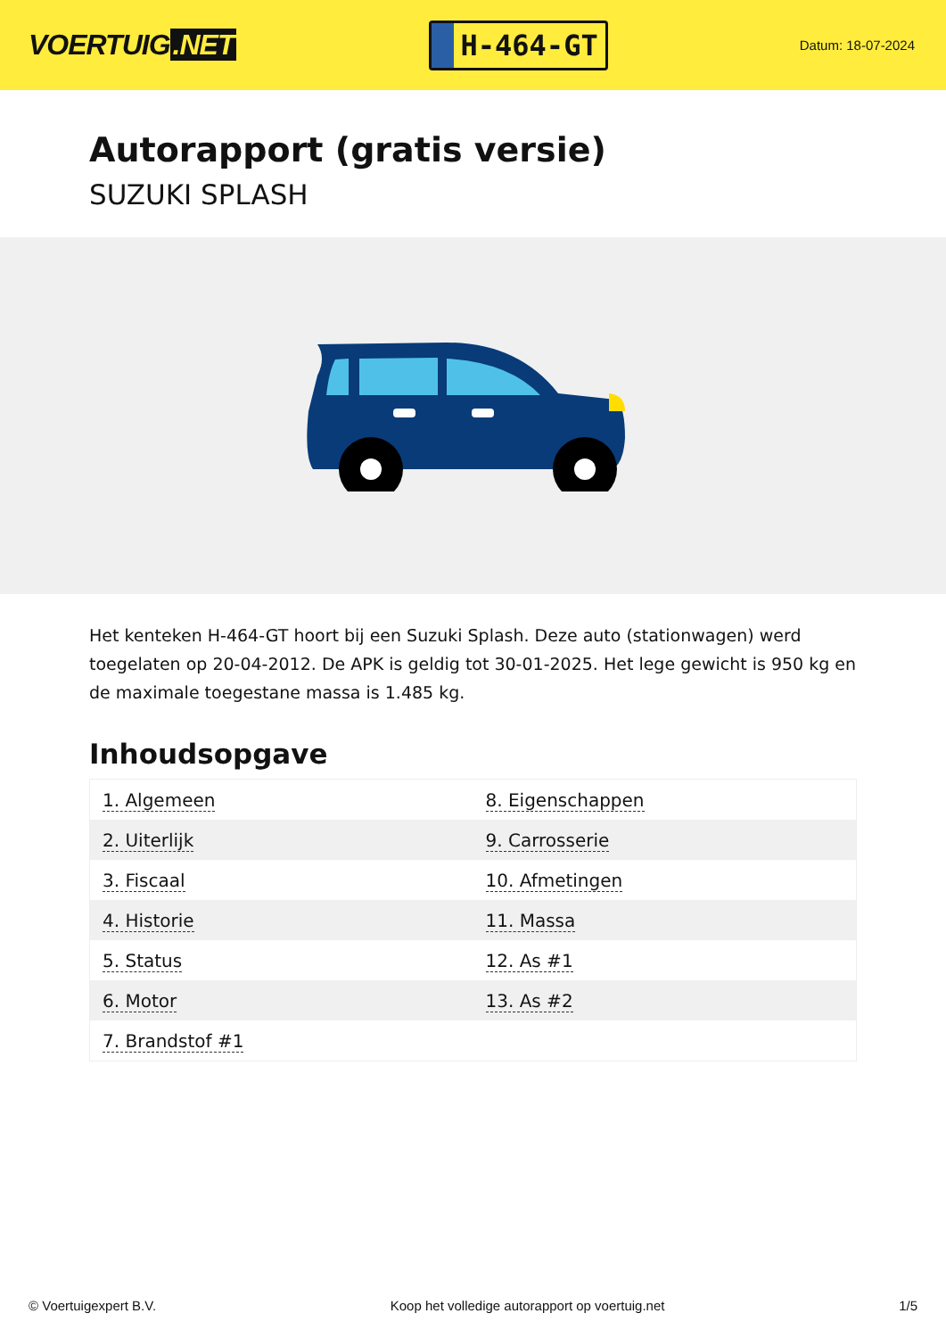VOERTUIG.NET
H-464-GT
Datum: 18-07-2024
Autorapport (gratis versie)
SUZUKI SPLASH
Het kenteken H-464-GT hoort bij een Suzuki Splash. Deze auto (stationwagen) werd toegelaten op 20-04-2012. De APK is geldig tot 30-01-2025. Het lege gewicht is 950 kg en de maximale toegestane massa is 1.485 kg.
Inhoudsopgave
| 1. Algemeen | 8. Eigenschappen |
| 2. Uiterlijk | 9. Carrosserie |
| 3. Fiscaal | 10. Afmetingen |
| 4. Historie | 11. Massa |
| 5. Status | 12. As #1 |
| 6. Motor | 13. As #2 |
| 7. Brandstof #1 | |
© Voertuigexpert B.V. Koop het volledige autorapport op voertuig.net
1/5